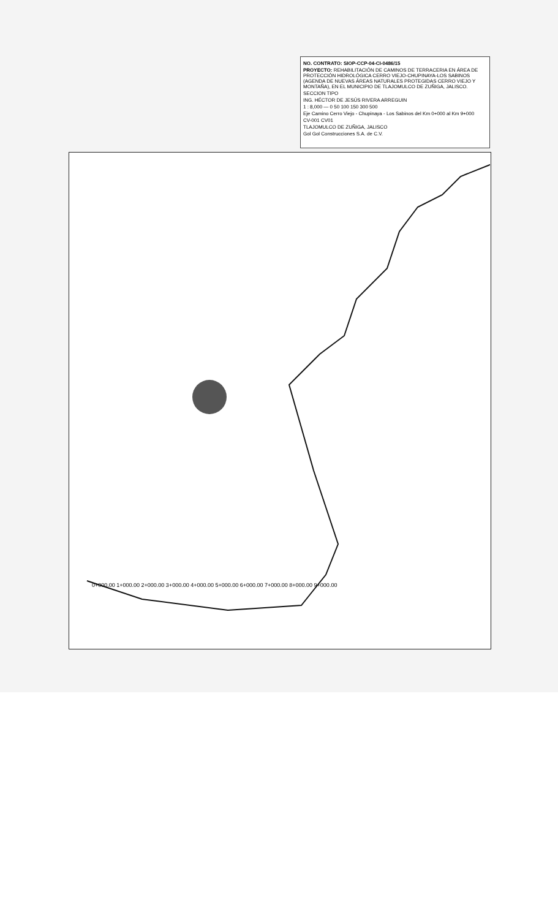NO. CONTRATO: SIOP-CCP-04-CI-0486/15
PROYECTO: REHABILITACIÓN DE CAMINOS DE TERRACERIA EN ÁREA DE PROTECCIÓN HIDROLÓGICA CERRO VIEJO-CHUPINAYA-LOS SABINOS (AGENDA DE NUEVAS ÁREAS NATURALES PROTEGIDAS CERRO VIEJO Y MONTAÑA), EN EL MUNICIPIO DE TLAJOMULCO DE ZUÑIGA, JALISCO.
SECCION TIPO
ING. HÉCTOR DE JESÚS RIVERA ARREGUIN
1 : 8,000 — 0 50 100 150 300 500
Eje Camino Cerro Viejo - Chupinaya - Los Sabinos del Km 0+000 al Km 9+000
CV-001 CV01
TLAJOMULCO DE ZUÑIGA, JALISCO
Gol Gol Construcciones S.A. de C.V.
0+000.00 1+000.00 2+000.00 3+000.00 4+000.00 5+000.00 6+000.00 7+000.00 8+000.00 9+000.00